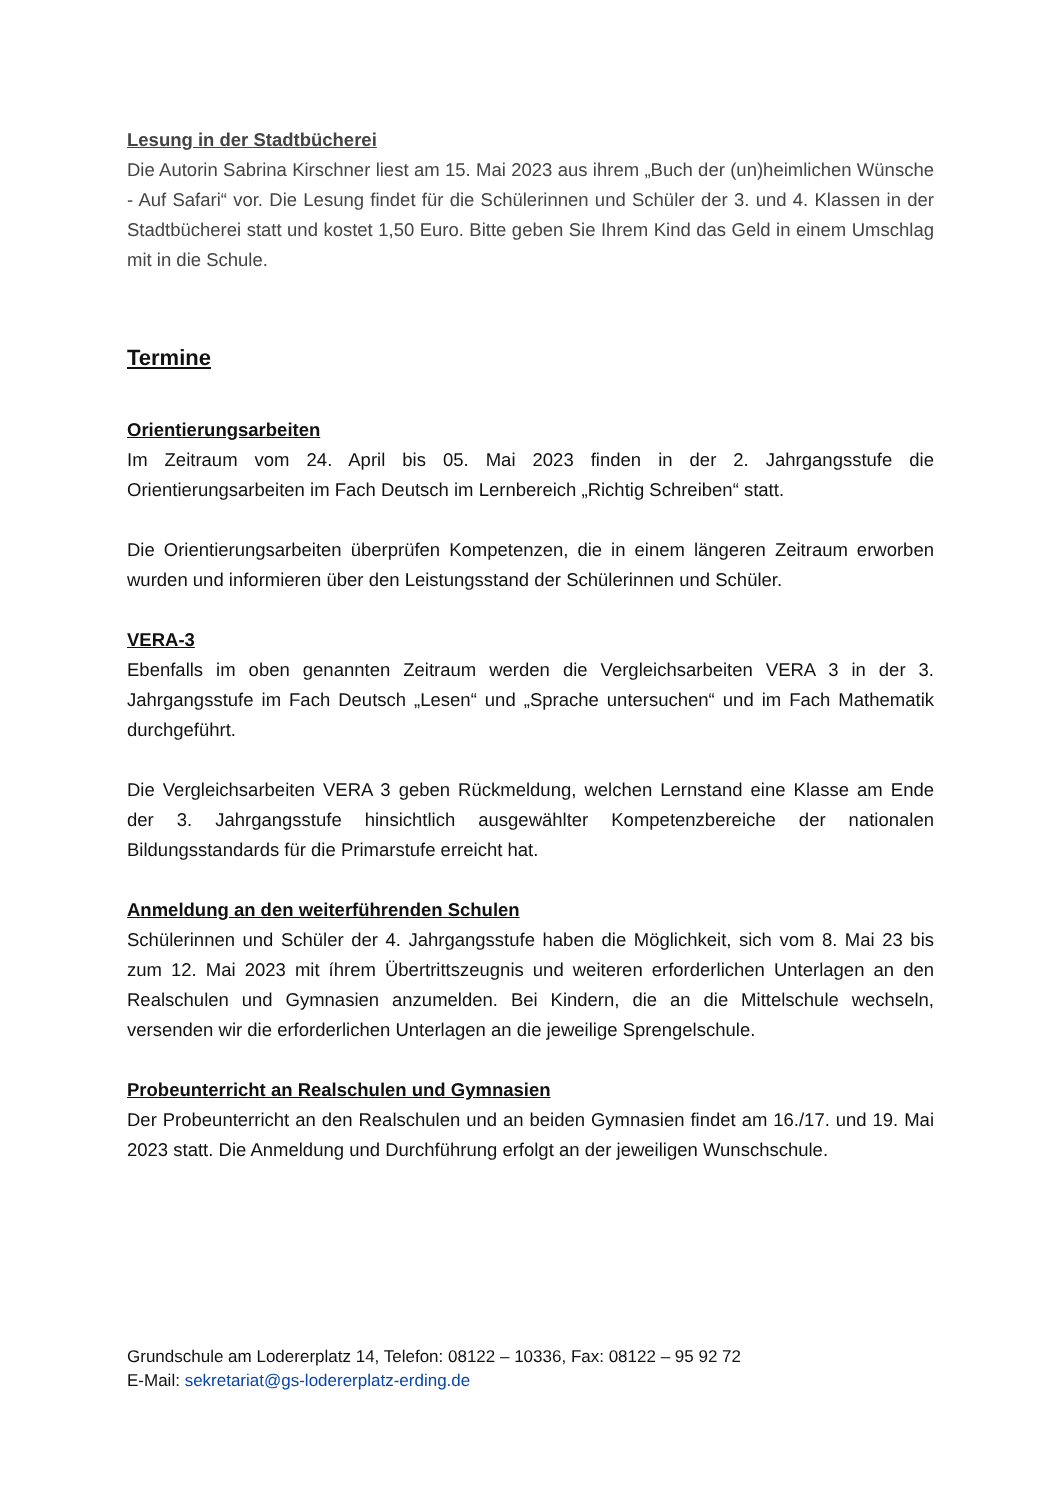Lesung in der Stadtbücherei
Die Autorin Sabrina Kirschner liest am 15. Mai 2023 aus ihrem „Buch der (un)heimlichen Wünsche - Auf Safari“ vor. Die Lesung findet für die Schülerinnen und Schüler der 3. und 4. Klassen in der Stadtbücherei statt und kostet 1,50 Euro. Bitte geben Sie Ihrem Kind das Geld in einem Umschlag mit in die Schule.
Termine
Orientierungsarbeiten
Im Zeitraum vom 24. April bis 05. Mai 2023 finden in der 2. Jahrgangsstufe die Orientierungsarbeiten im Fach Deutsch im Lernbereich „Richtig Schreiben“ statt.
Die Orientierungsarbeiten überprüfen Kompetenzen, die in einem längeren Zeitraum erworben wurden und informieren über den Leistungsstand der Schülerinnen und Schüler.
VERA-3
Ebenfalls im oben genannten Zeitraum werden die Vergleichsarbeiten VERA 3 in der 3. Jahrgangsstufe im Fach Deutsch „Lesen“ und „Sprache untersuchen“ und im Fach Mathematik durchgeführt.
Die Vergleichsarbeiten VERA 3 geben Rückmeldung, welchen Lernstand eine Klasse am Ende der 3. Jahrgangsstufe hinsichtlich ausgewählter Kompetenzbereiche der nationalen Bildungsstandards für die Primarstufe erreicht hat.
Anmeldung an den weiterführenden Schulen
Schülerinnen und Schüler der 4. Jahrgangsstufe haben die Möglichkeit, sich vom 8. Mai 23 bis zum 12. Mai 2023 mit íhrem Übertrittszeugnis und weiteren erforderlichen Unterlagen an den Realschulen und Gymnasien anzumelden. Bei Kindern, die an die Mittelschule wechseln, versenden wir die erforderlichen Unterlagen an die jeweilige Sprengelschule.
Probeunterricht an Realschulen und Gymnasien
Der Probeunterricht an den Realschulen und an beiden Gymnasien findet am 16./17. und 19. Mai 2023 statt. Die Anmeldung und Durchführung erfolgt an der jeweiligen Wunschschule.
Grundschule am Lodererplatz 14, Telefon: 08122 – 10336, Fax: 08122 – 95 92 72
E-Mail: sekretariat@gs-lodererplatz-erding.de